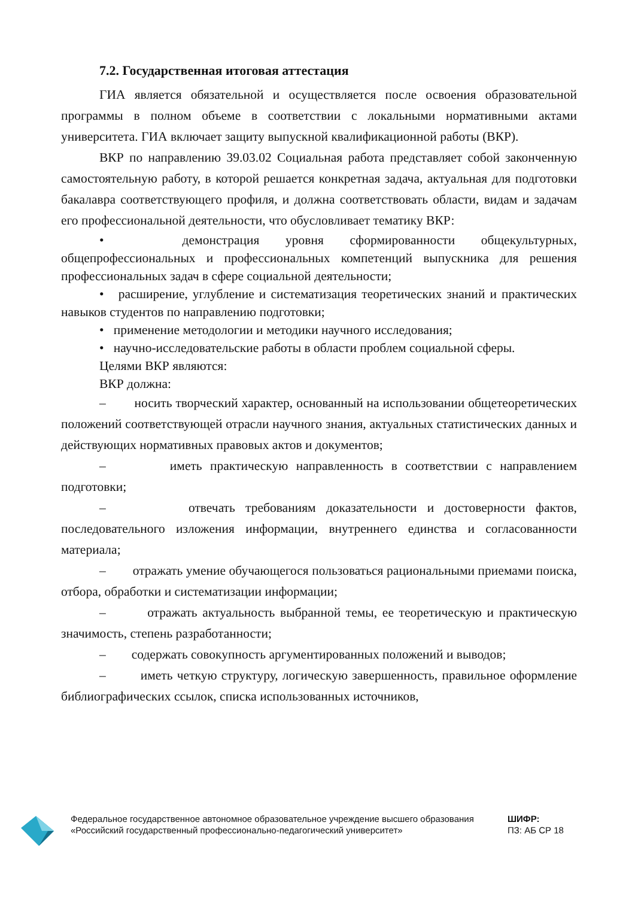7.2. Государственная итоговая аттестация
ГИА является обязательной и осуществляется после освоения образовательной программы в полном объеме в соответствии с локальными нормативными актами университета. ГИА включает защиту выпускной квалификационной работы (ВКР).
ВКР по направлению 39.03.02 Социальная работа представляет собой законченную самостоятельную работу, в которой решается конкретная задача, актуальная для подготовки бакалавра соответствующего профиля, и должна соответствовать области, видам и задачам его профессиональной деятельности, что обусловливает тематику ВКР:
• демонстрация уровня сформированности общекультурных, общепрофессиональных и профессиональных компетенций выпускника для решения профессиональных задач в сфере социальной деятельности;
• расширение, углубление и систематизация теоретических знаний и практических навыков студентов по направлению подготовки;
• применение методологии и методики научного исследования;
• научно-исследовательские работы в области проблем социальной сферы.
Целями ВКР являются:
ВКР должна:
– носить творческий характер, основанный на использовании общетеоретических положений соответствующей отрасли научного знания, актуальных статистических данных и действующих нормативных правовых актов и документов;
– иметь практическую направленность в соответствии с направлением подготовки;
– отвечать требованиям доказательности и достоверности фактов, последовательного изложения информации, внутреннего единства и согласованности материала;
– отражать умение обучающегося пользоваться рациональными приемами поиска, отбора, обработки и систематизации информации;
– отражать актуальность выбранной темы, ее теоретическую и практическую значимость, степень разработанности;
– содержать совокупность аргументированных положений и выводов;
– иметь четкую структуру, логическую завершенность, правильное оформление библиографических ссылок, списка использованных источников,
Федеральное государственное автономное образовательное учреждение высшего образования «Российский государственный профессионально-педагогический университет»
ШИФР:
ПЗ: АБ СР 18